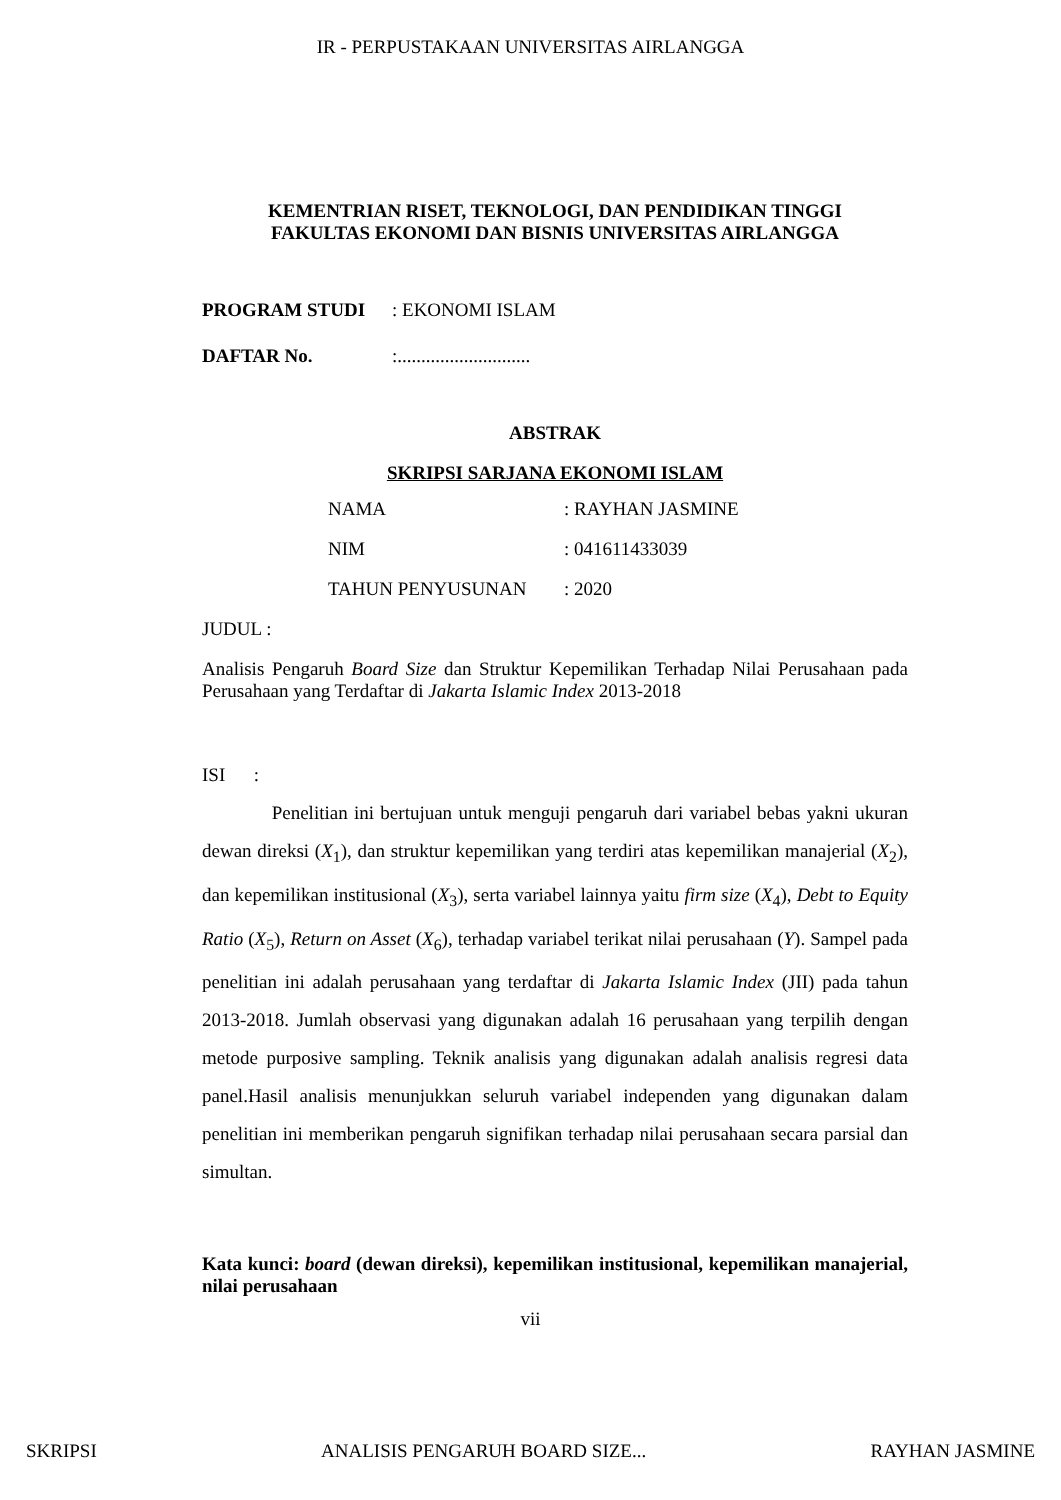IR - PERPUSTAKAAN UNIVERSITAS AIRLANGGA
KEMENTRIAN RISET, TEKNOLOGI, DAN PENDIDIKAN TINGGI
FAKULTAS EKONOMI DAN BISNIS UNIVERSITAS AIRLANGGA
PROGRAM STUDI: EKONOMI ISLAM
DAFTAR No.:............................
ABSTRAK
SKRIPSI SARJANA EKONOMI ISLAM
NAMA: RAYHAN JASMINE
NIM: 041611433039
TAHUN PENYUSUNAN: 2020
JUDUL :
Analisis Pengaruh Board Size dan Struktur Kepemilikan Terhadap Nilai Perusahaan pada Perusahaan yang Terdaftar di Jakarta Islamic Index 2013-2018
ISI :
Penelitian ini bertujuan untuk menguji pengaruh dari variabel bebas yakni ukuran dewan direksi (X<sub>1</sub>), dan struktur kepemilikan yang terdiri atas kepemilikan manajerial (X<sub>2</sub>), dan kepemilikan institusional (X<sub>3</sub>), serta variabel lainnya yaitu firm size (X<sub>4</sub>), Debt to Equity Ratio (X<sub>5</sub>), Return on Asset (X<sub>6</sub>), terhadap variabel terikat nilai perusahaan (Y). Sampel pada penelitian ini adalah perusahaan yang terdaftar di Jakarta Islamic Index (JII) pada tahun 2013-2018. Jumlah observasi yang digunakan adalah 16 perusahaan yang terpilih dengan metode purposive sampling. Teknik analisis yang digunakan adalah analisis regresi data panel.Hasil analisis menunjukkan seluruh variabel independen yang digunakan dalam penelitian ini memberikan pengaruh signifikan terhadap nilai perusahaan secara parsial dan simultan.
Kata kunci: board (dewan direksi), kepemilikan institusional, kepemilikan manajerial, nilai perusahaan
vii
SKRIPSI ANALISIS PENGARUH BOARD SIZE... RAYHAN JASMINE